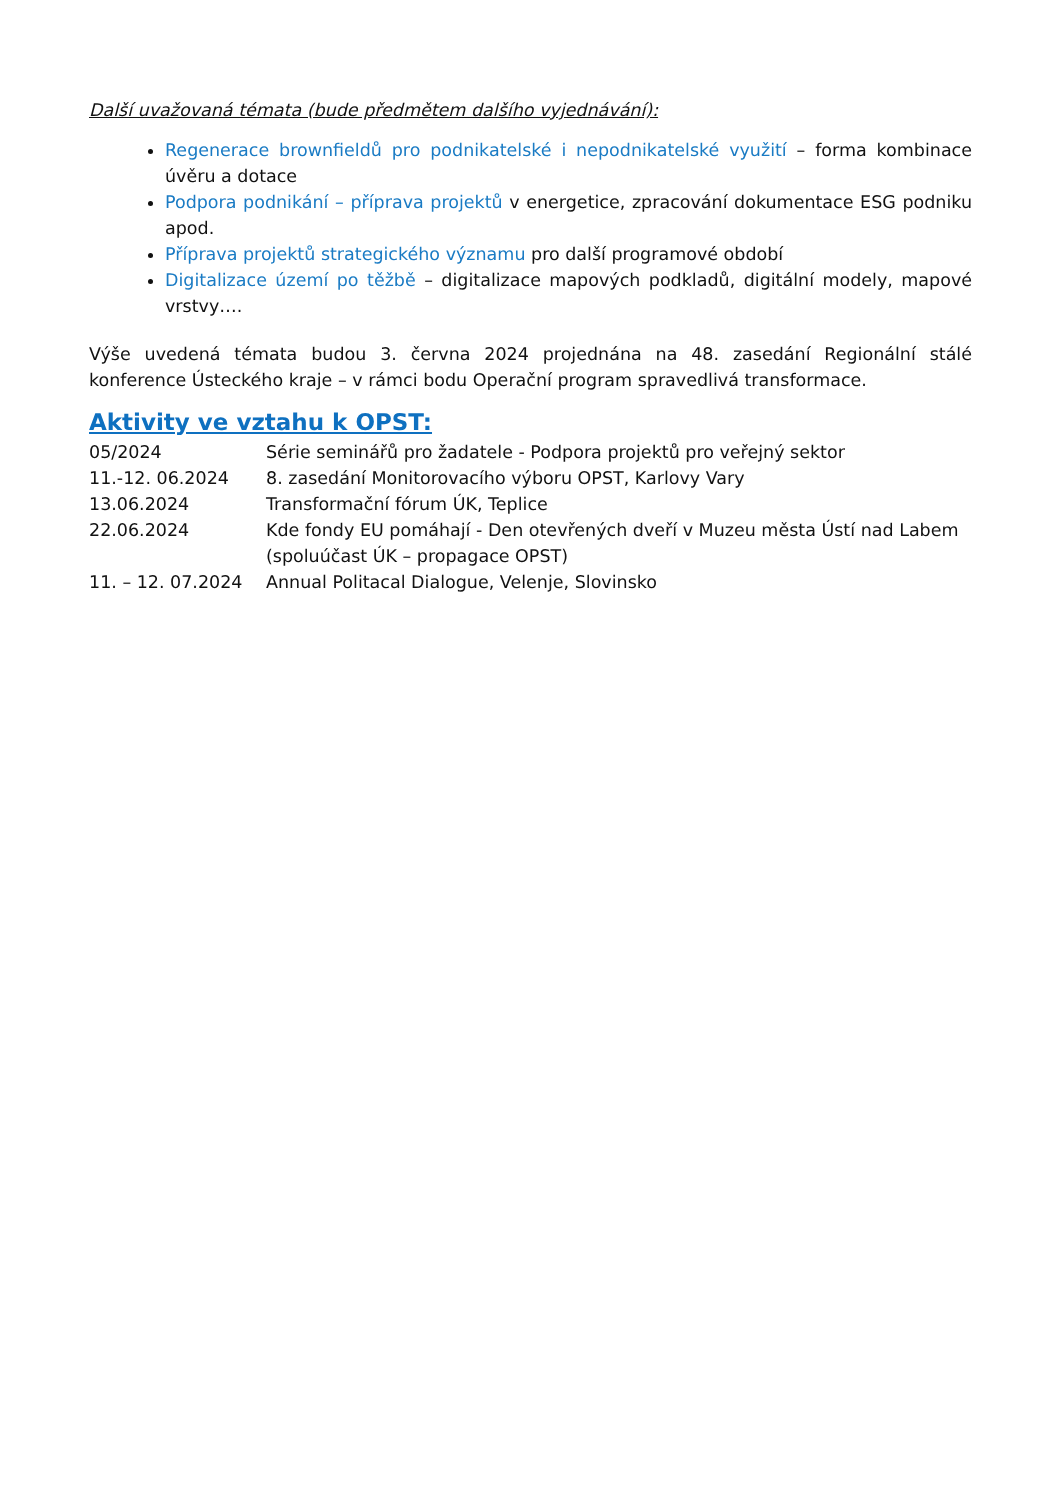Další uvažovaná témata (bude předmětem dalšího vyjednávání):
Regenerace brownfieldů pro podnikatelské i nepodnikatelské využití – forma kombinace úvěru a dotace
Podpora podnikání – příprava projektů v energetice, zpracování dokumentace ESG podniku apod.
Příprava projektů strategického významu pro další programové období
Digitalizace území po těžbě – digitalizace mapových podkladů, digitální modely, mapové vrstvy….
Výše uvedená témata budou 3. června 2024 projednána na 48. zasedání Regionální stálé konference Ústeckého kraje – v rámci bodu Operační program spravedlivá transformace.
Aktivity ve vztahu k OPST:
| 05/2024 | Série seminářů pro žadatele - Podpora projektů pro veřejný sektor |
| 11.-12. 06.2024 | 8. zasedání Monitorovacího výboru OPST, Karlovy Vary |
| 13.06.2024 | Transformační fórum ÚK, Teplice |
| 22.06.2024 | Kde fondy EU pomáhají - Den otevřených dveří v Muzeu města Ústí nad Labem (spoluúčast ÚK – propagace OPST) |
| 11. – 12. 07.2024 | Annual Politacal Dialogue, Velenje, Slovinsko |